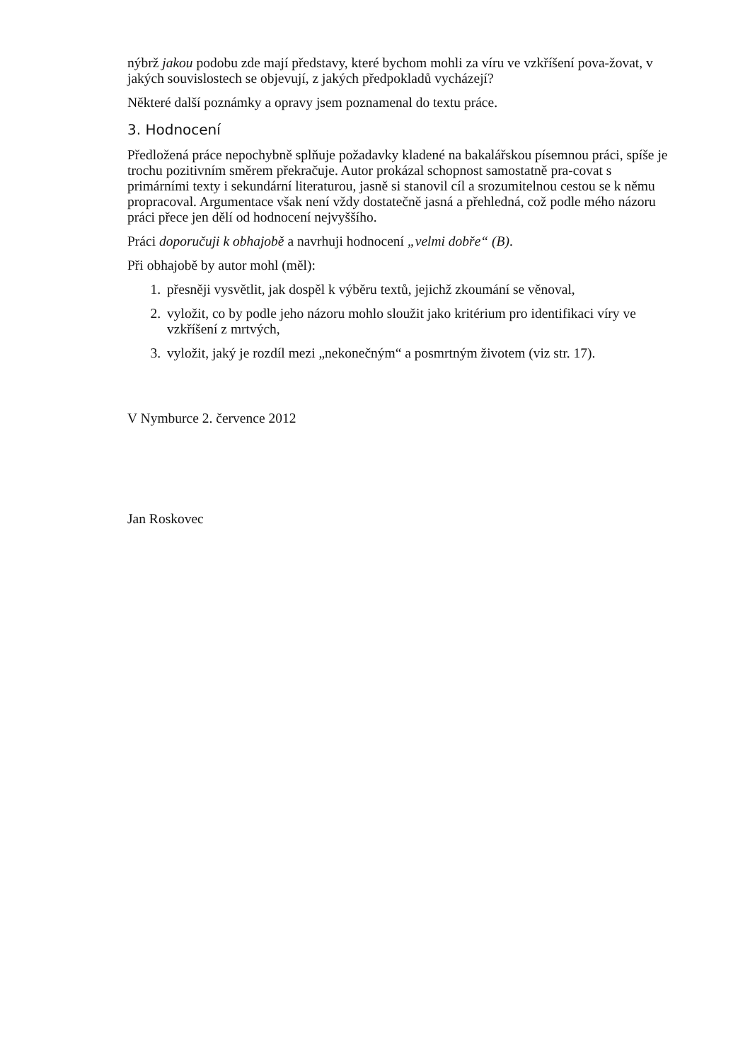nýbrž jakou podobu zde mají představy, které bychom mohli za víru ve vzkříšení pova-žovat, v jakých souvislostech se objevují, z jakých předpokladů vycházejí?
Některé další poznámky a opravy jsem poznamenal do textu práce.
3. Hodnocení
Předložená práce nepochybně splňuje požadavky kladené na bakalářskou písemnou práci, spíše je trochu pozitivním směrem překračuje. Autor prokázal schopnost samostatně pra-covat s primárními texty i sekundární literaturou, jasně si stanovil cíl a srozumitelnou cestou se k němu propracoval. Argumentace však není vždy dostatečně jasná a přehledná, což podle mého názoru práci přece jen dělí od hodnocení nejvyššího.
Práci doporučuji k obhajobě a navrhuji hodnocení „velmi dobře“ (B).
Při obhajobě by autor mohl (měl):
1. přesněji vysvětlit, jak dospěl k výběru textů, jejichž zkoumání se věnoval,
2. vyložit, co by podle jeho názoru mohlo sloužit jako kritérium pro identifikaci víry ve vzkříšení z mrtvých,
3. vyložit, jaký je rozdíl mezi „nekonečným“ a posmrtným životem (viz str. 17).
V Nymburce 2. července 2012
Jan Roskovec